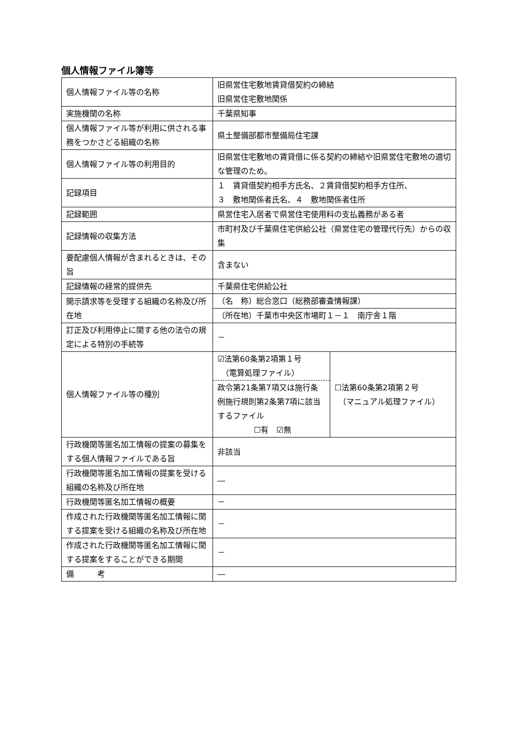個人情報ファイル簿等
| 個人情報ファイル等の名称 | 旧県営住宅敷地賃貸借契約の締結 旧県営住宅敷地関係 | |
| 実施機関の名称 | 千葉県知事 | |
| 個人情報ファイル等が利用に供される事務をつかさどる組織の名称 | 県土整備部都市整備局住宅課 | |
| 個人情報ファイル等の利用目的 | 旧県営住宅敷地の賃貸借に係る契約の締結や旧県営住宅敷地の適切な管理のため。 | |
| 記録項目 | １ 賃貸借契約相手方氏名、２賃貸借契約相手方住所、 ３ 敷地関係者氏名、４ 敷地関係者住所 | |
| 記録範囲 | 県営住宅入居者で県営住宅使用料の支払義務がある者 | |
| 記録情報の収集方法 | 市町村及び千葉県住宅供給公社（県営住宅の管理代行先）からの収集 | |
| 要配慮個人情報が含まれるときは、その旨 | 含まない | |
| 記録情報の経常的提供先 | 千葉県住宅供給公社 | |
| 開示請求等を受理する組織の名称及び所在地 | （名 称）総合窓口（総務部審査情報課） | |
| | （所在地）千葉市中央区市場町１－１ 南庁舎１階 | |
| 訂正及び利用停止に関する他の法令の規定による特別の手続等 | － | |
| 個人情報ファイル等の種別 | ☑法第60条第2項第１号 （電算処理ファイル） 政令第21条第7項又は施行条例施行規則第2条第7項に該当するファイル ☐有 ☑無 | ☐法第60条第2項第２号 （マニュアル処理ファイル） |
| 行政機関等匿名加工情報の提案の募集をする個人情報ファイルである旨 | 非該当 | |
| 行政機関等匿名加工情報の提案を受ける組織の名称及び所在地 | ― | |
| 行政機関等匿名加工情報の概要 | － | |
| 作成された行政機関等匿名加工情報に関する提案を受ける組織の名称及び所在地 | － | |
| 作成された行政機関等匿名加工情報に関する提案をすることができる期間 | － | |
| 備 考 | ― | |